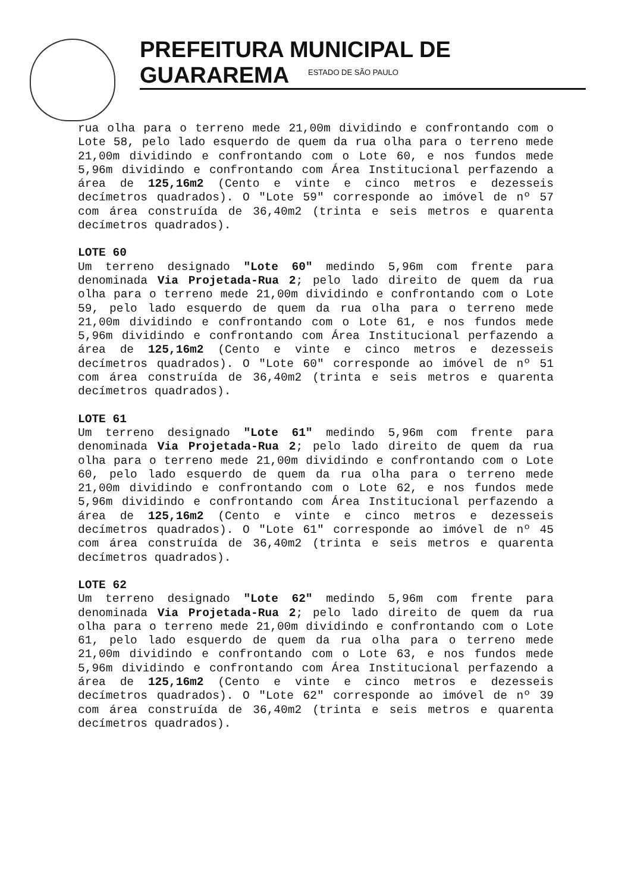PREFEITURA MUNICIPAL DE GUARAREMA
ESTADO DE SÃO PAULO
rua olha para o terreno mede 21,00m dividindo e confrontando com o Lote 58, pelo lado esquerdo de quem da rua olha para o terreno mede 21,00m dividindo e confrontando com o Lote 60, e nos fundos mede 5,96m dividindo e confrontando com Área Institucional perfazendo a área de 125,16m2 (Cento e vinte e cinco metros e dezesseis decímetros quadrados). O "Lote 59" corresponde ao imóvel de nº 57 com área construída de 36,40m2 (trinta e seis metros e quarenta decímetros quadrados).
LOTE 60
Um terreno designado "Lote 60" medindo 5,96m com frente para denominada Via Projetada-Rua 2; pelo lado direito de quem da rua olha para o terreno mede 21,00m dividindo e confrontando com o Lote 59, pelo lado esquerdo de quem da rua olha para o terreno mede 21,00m dividindo e confrontando com o Lote 61, e nos fundos mede 5,96m dividindo e confrontando com Área Institucional perfazendo a área de 125,16m2 (Cento e vinte e cinco metros e dezesseis decímetros quadrados). O "Lote 60" corresponde ao imóvel de nº 51 com área construída de 36,40m2 (trinta e seis metros e quarenta decímetros quadrados).
LOTE 61
Um terreno designado "Lote 61" medindo 5,96m com frente para denominada Via Projetada-Rua 2; pelo lado direito de quem da rua olha para o terreno mede 21,00m dividindo e confrontando com o Lote 60, pelo lado esquerdo de quem da rua olha para o terreno mede 21,00m dividindo e confrontando com o Lote 62, e nos fundos mede 5,96m dividindo e confrontando com Área Institucional perfazendo a área de 125,16m2 (Cento e vinte e cinco metros e dezesseis decímetros quadrados). O "Lote 61" corresponde ao imóvel de nº 45 com área construída de 36,40m2 (trinta e seis metros e quarenta decímetros quadrados).
LOTE 62
Um terreno designado "Lote 62" medindo 5,96m com frente para denominada Via Projetada-Rua 2; pelo lado direito de quem da rua olha para o terreno mede 21,00m dividindo e confrontando com o Lote 61, pelo lado esquerdo de quem da rua olha para o terreno mede 21,00m dividindo e confrontando com o Lote 63, e nos fundos mede 5,96m dividindo e confrontando com Área Institucional perfazendo a área de 125,16m2 (Cento e vinte e cinco metros e dezesseis decímetros quadrados). O "Lote 62" corresponde ao imóvel de nº 39 com área construída de 36,40m2 (trinta e seis metros e quarenta decímetros quadrados).